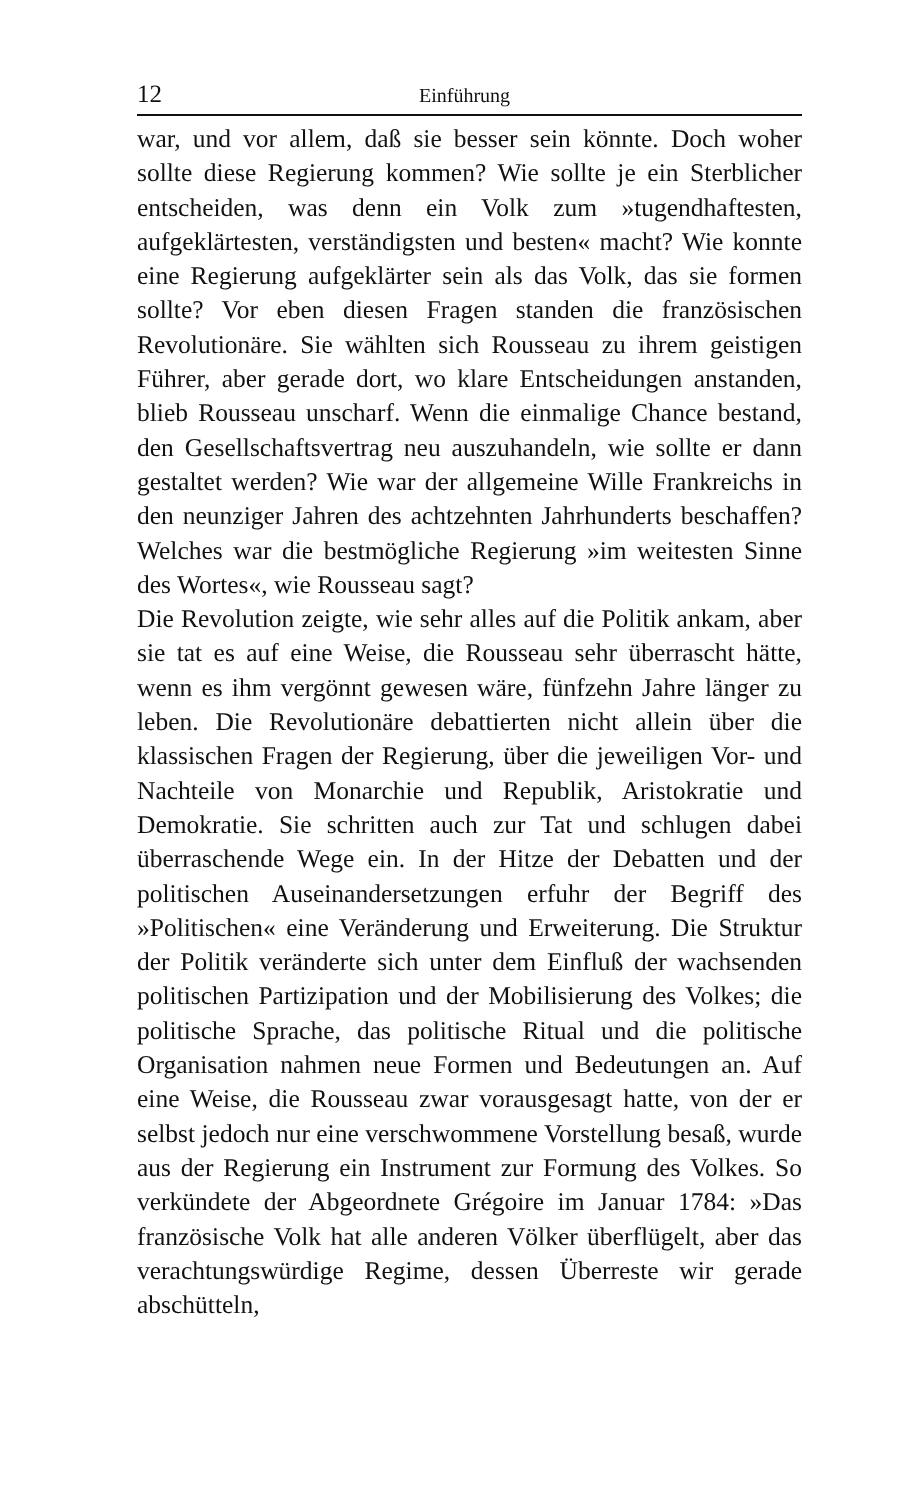12 Einführung
war, und vor allem, daß sie besser sein könnte. Doch woher sollte diese Regierung kommen? Wie sollte je ein Sterblicher entscheiden, was denn ein Volk zum »tugendhaftesten, aufgeklärtesten, verständigsten und besten« macht? Wie konnte eine Regierung aufgeklärter sein als das Volk, das sie formen sollte? Vor eben diesen Fragen standen die französischen Revolutionäre. Sie wählten sich Rousseau zu ihrem geistigen Führer, aber gerade dort, wo klare Entscheidungen anstanden, blieb Rousseau unscharf. Wenn die einmalige Chance bestand, den Gesellschaftsvertrag neu auszuhandeln, wie sollte er dann gestaltet werden? Wie war der allgemeine Wille Frankreichs in den neunziger Jahren des achtzehnten Jahrhunderts beschaffen? Welches war die bestmögliche Regierung »im weitesten Sinne des Wortes«, wie Rousseau sagt?
Die Revolution zeigte, wie sehr alles auf die Politik ankam, aber sie tat es auf eine Weise, die Rousseau sehr überrascht hätte, wenn es ihm vergönnt gewesen wäre, fünfzehn Jahre länger zu leben. Die Revolutionäre debattierten nicht allein über die klassischen Fragen der Regierung, über die jeweiligen Vor- und Nachteile von Monarchie und Republik, Aristokratie und Demokratie. Sie schritten auch zur Tat und schlugen dabei überraschende Wege ein. In der Hitze der Debatten und der politischen Auseinandersetzungen erfuhr der Begriff des »Politischen« eine Veränderung und Erweiterung. Die Struktur der Politik veränderte sich unter dem Einfluß der wachsenden politischen Partizipation und der Mobilisierung des Volkes; die politische Sprache, das politische Ritual und die politische Organisation nahmen neue Formen und Bedeutungen an. Auf eine Weise, die Rousseau zwar vorausgesagt hatte, von der er selbst jedoch nur eine verschwommene Vorstellung besaß, wurde aus der Regierung ein Instrument zur Formung des Volkes. So verkündete der Abgeordnete Grégoire im Januar 1784: »Das französische Volk hat alle anderen Völker überflügelt, aber das verachtungswürdige Regime, dessen Überreste wir gerade abschütteln,